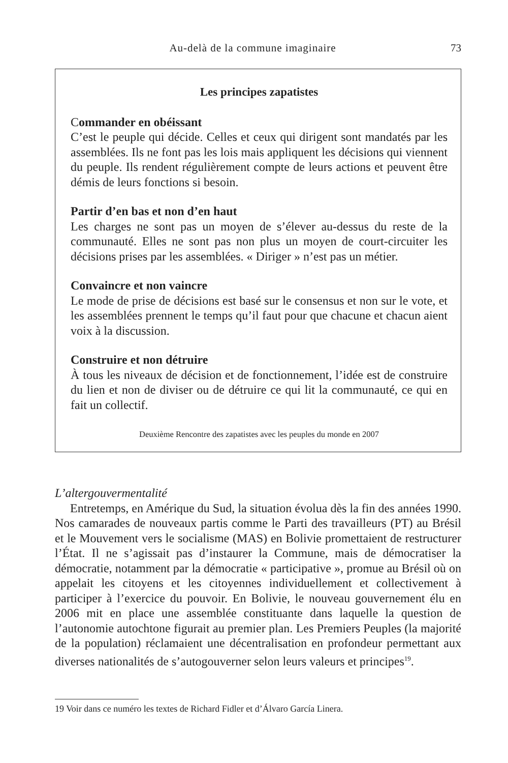Au-delà de la commune imaginaire 73
Les principes zapatistes
Commander en obéissant
C’est le peuple qui décide. Celles et ceux qui dirigent sont mandatés par les assemblées. Ils ne font pas les lois mais appliquent les décisions qui viennent du peuple. Ils rendent régulièrement compte de leurs actions et peuvent être démis de leurs fonctions si besoin.
Partir d’en bas et non d’en haut
Les charges ne sont pas un moyen de s’élever au-dessus du reste de la communauté. Elles ne sont pas non plus un moyen de court-circuiter les décisions prises par les assemblées. « Diriger » n’est pas un métier.
Convaincre et non vaincre
Le mode de prise de décisions est basé sur le consensus et non sur le vote, et les assemblées prennent le temps qu’il faut pour que chacune et chacun aient voix à la discussion.
Construire et non détruire
À tous les niveaux de décision et de fonctionnement, l’idée est de construire du lien et non de diviser ou de détruire ce qui lit la communauté, ce qui en fait un collectif.
Deuxième Rencontre des zapatistes avec les peuples du monde en 2007
L’altergouvermentalité
Entretemps, en Amérique du Sud, la situation évolua dès la fin des années 1990. Nos camarades de nouveaux partis comme le Parti des travailleurs (PT) au Brésil et le Mouvement vers le socialisme (MAS) en Bolivie promettaient de restructurer l’État. Il ne s’agissait pas d’instaurer la Commune, mais de démocratiser la démocratie, notamment par la démocratie « participative », promue au Brésil où on appelait les citoyens et les citoyennes individuellement et collectivement à participer à l’exercice du pouvoir. En Bolivie, le nouveau gouvernement élu en 2006 mit en place une assemblée constituante dans laquelle la question de l’autonomie autochtone figurait au premier plan. Les Premiers Peuples (la majorité de la population) réclamaient une décentralisation en profondeur permettant aux diverses nationalités de s’autogouverner selon leurs valeurs et principes<sup>19</sup>.
19 Voir dans ce numéro les textes de Richard Fidler et d’Álvaro García Linera.